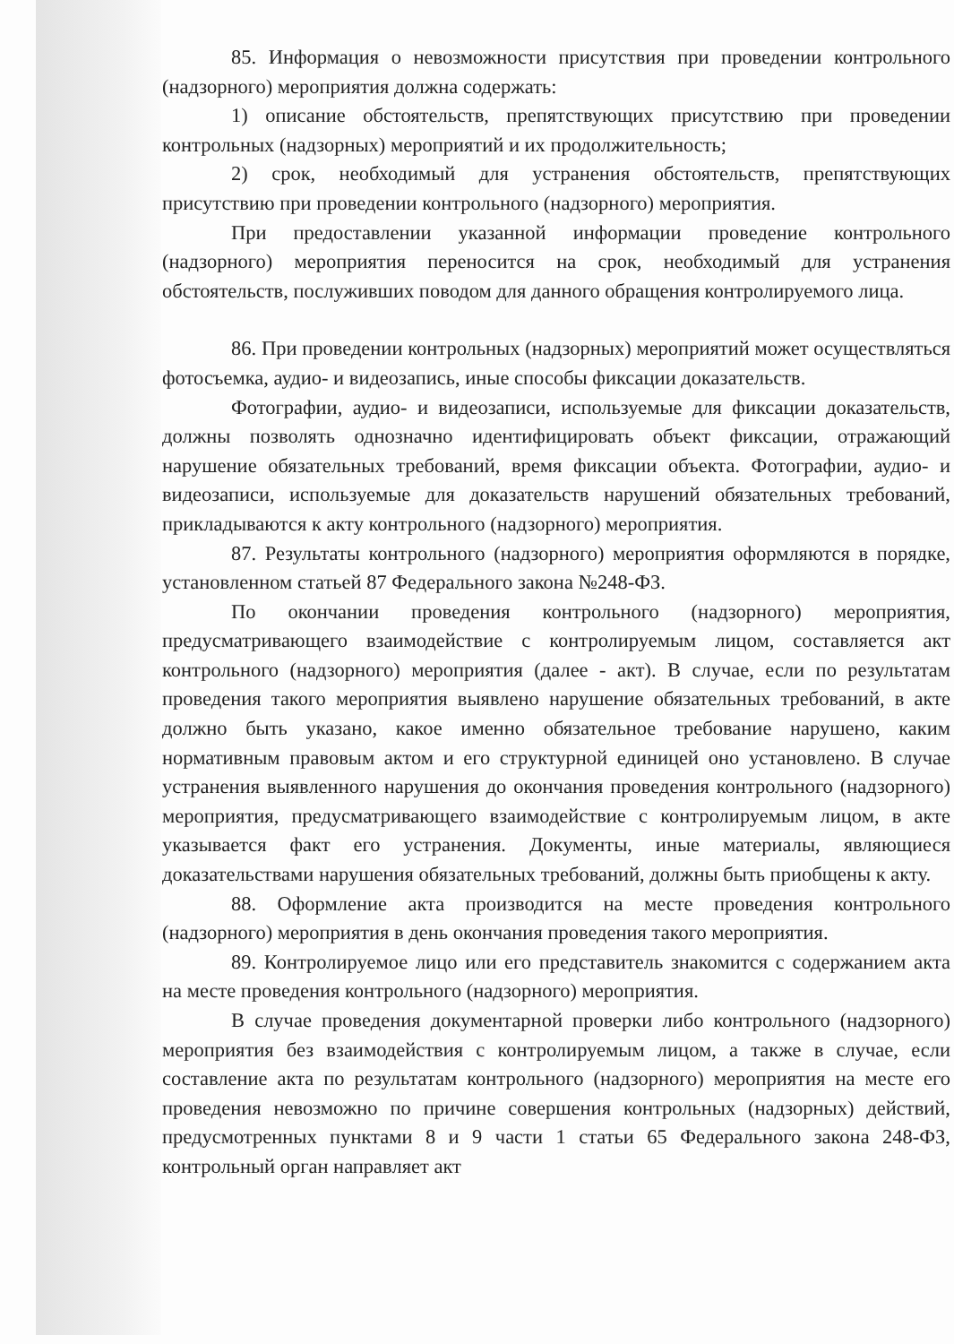85. Информация о невозможности присутствия при проведении контрольного (надзорного) мероприятия должна содержать:
1) описание обстоятельств, препятствующих присутствию при проведении контрольных (надзорных) мероприятий и их продолжительность;
2) срок, необходимый для устранения обстоятельств, препятствующих присутствию при проведении контрольного (надзорного) мероприятия.
При предоставлении указанной информации проведение контрольного (надзорного) мероприятия переносится на срок, необходимый для устранения обстоятельств, послуживших поводом для данного обращения контролируемого лица.
86. При проведении контрольных (надзорных) мероприятий может осуществляться фотосъемка, аудио- и видеозапись, иные способы фиксации доказательств.
Фотографии, аудио- и видеозаписи, используемые для фиксации доказательств, должны позволять однозначно идентифицировать объект фиксации, отражающий нарушение обязательных требований, время фиксации объекта. Фотографии, аудио- и видеозаписи, используемые для доказательств нарушений обязательных требований, прикладываются к акту контрольного (надзорного) мероприятия.
87. Результаты контрольного (надзорного) мероприятия оформляются в порядке, установленном статьей 87 Федерального закона №248-ФЗ.
По окончании проведения контрольного (надзорного) мероприятия, предусматривающего взаимодействие с контролируемым лицом, составляется акт контрольного (надзорного) мероприятия (далее - акт). В случае, если по результатам проведения такого мероприятия выявлено нарушение обязательных требований, в акте должно быть указано, какое именно обязательное требование нарушено, каким нормативным правовым актом и его структурной единицей оно установлено. В случае устранения выявленного нарушения до окончания проведения контрольного (надзорного) мероприятия, предусматривающего взаимодействие с контролируемым лицом, в акте указывается факт его устранения. Документы, иные материалы, являющиеся доказательствами нарушения обязательных требований, должны быть приобщены к акту.
88. Оформление акта производится на месте проведения контрольного (надзорного) мероприятия в день окончания проведения такого мероприятия.
89. Контролируемое лицо или его представитель знакомится с содержанием акта на месте проведения контрольного (надзорного) мероприятия.
В случае проведения документарной проверки либо контрольного (надзорного) мероприятия без взаимодействия с контролируемым лицом, а также в случае, если составление акта по результатам контрольного (надзорного) мероприятия на месте его проведения невозможно по причине совершения контрольных (надзорных) действий, предусмотренных пунктами 8 и 9 части 1 статьи 65 Федерального закона 248-ФЗ, контрольный орган направляет акт